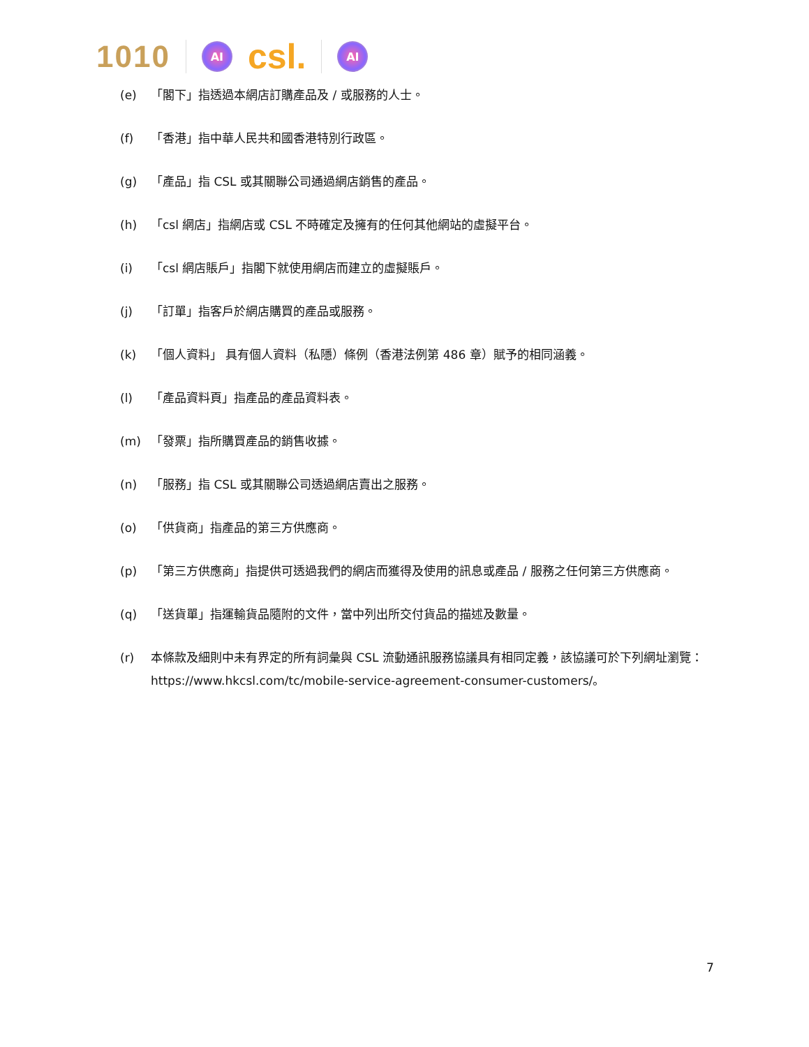1010 AI csl. AI
(e) 「閣下」指透過本網店訂購產品及 / 或服務的人士。
(f) 「香港」指中華人民共和國香港特別行政區。
(g) 「產品」指 CSL 或其關聯公司通過網店銷售的產品。
(h) 「csl 網店」指網店或 CSL 不時確定及擁有的任何其他網站的虛擬平台。
(i) 「csl 網店賬戶」指閣下就使用網店而建立的虛擬賬戶。
(j) 「訂單」指客戶於網店購買的產品或服務。
(k) 「個人資料」 具有個人資料（私隱）條例（香港法例第 486 章）賦予的相同涵義。
(l) 「產品資料頁」指產品的產品資料表。
(m) 「發票」指所購買產品的銷售收據。
(n) 「服務」指 CSL 或其關聯公司透過網店賣出之服務。
(o) 「供貨商」指產品的第三方供應商。
(p) 「第三方供應商」指提供可透過我們的網店而獲得及使用的訊息或產品 / 服務之任何第三方供應商。
(q) 「送貨單」指運輸貨品隨附的文件，當中列出所交付貨品的描述及數量。
(r) 本條款及細則中未有界定的所有詞彙與 CSL 流動通訊服務協議具有相同定義，該協議可於下列網址瀏覽：https://www.hkcsl.com/tc/mobile-service-agreement-consumer-customers/。
7